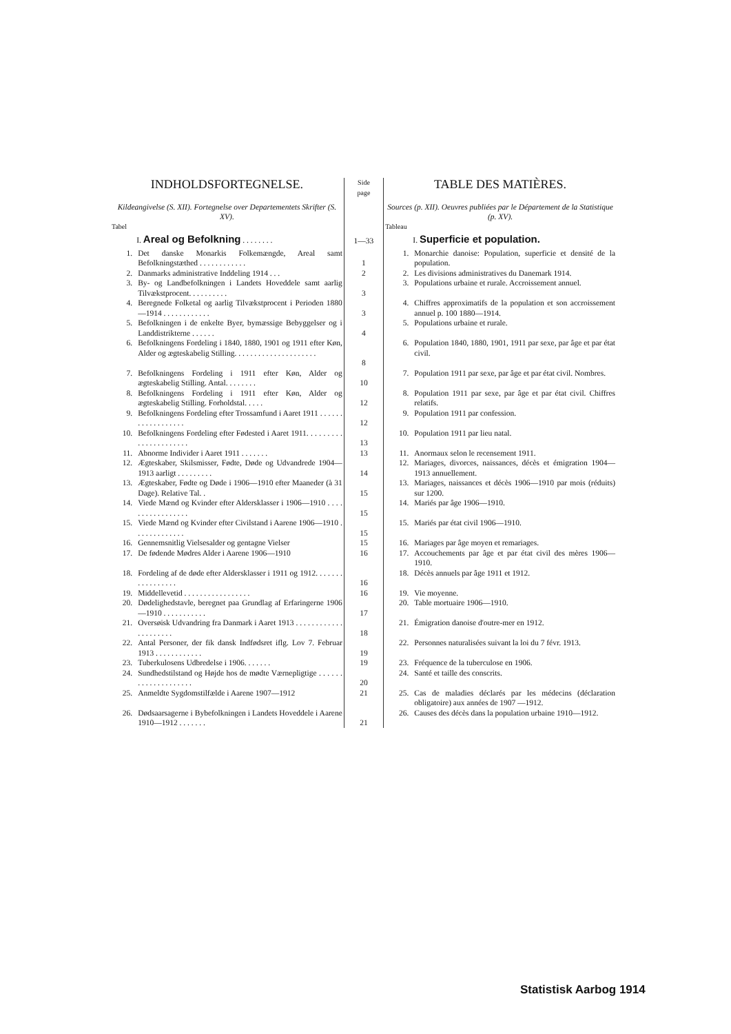| INDHOLDSFORTEGNELSE. | | Side page | TABLE DES MATIÈRES. | |
| --- | --- | --- | --- | --- |
| Kildeangivelse (S. XII). Fortegnelse over Departementets Skrifter (S. XV). Tabel | | | Sources (p. XII). Oeuvres publiées par le Département de la Statistique (p. XV). Tableau | |
| | I. Areal og Befolkning . . . . . . . . | 1—33 | | I. Superficie et population. |
| 1. | Det danske Monarkis Folkemængde, Areal samt Befolkningstæthed . . . . . . . . . . . . | 1 | 1. | Monarchie danoise: Population, superficie et densité de la population. |
| 2. | Danmarks administrative Inddeling 1914 . . . | 2 | 2. | Les divisions administratives du Danemark 1914. |
| 3. | By- og Landbefolkningen i Landets Hoveddele samt aarlig Tilvækstprocent. . . . . . . . . . | 3 | 3. | Populations urbaine et rurale. Accroissement annuel. |
| 4. | Beregnede Folketal og aarlig Tilvækstprocent i Perioden 1880—1914 . . . . . . . . . . . . | 3 | 4. | Chiffres approximatifs de la population et son accroissement annuel p. 100 1880—1914. |
| 5. | Befolkningen i de enkelte Byer, bymæssige Bebyggelser og i Landdistrikterne . . . . . . | 4 | 5. | Populations urbaine et rurale. |
| 6. | Befolkningens Fordeling i 1840, 1880, 1901 og 1911 efter Køn, Alder og ægteskabelig Stilling. . . . . . . . . . . . . . . . . . . . . | 8 | 6. | Population 1840, 1880, 1901, 1911 par sexe, par âge et par état civil. |
| 7. | Befolkningens Fordeling i 1911 efter Køn, Alder og ægteskabelig Stilling. Antal. . . . . . . . | 10 | 7. | Population 1911 par sexe, par âge et par état civil. Nombres. |
| 8. | Befolkningens Fordeling i 1911 efter Køn, Alder og ægteskabelig Stilling. Forholdstal. . . . . | 12 | 8. | Population 1911 par sexe, par âge et par état civil. Chiffres relatifs. |
| 9. | Befolkningens Fordeling efter Trossamfund i Aaret 1911 . . . . . . . . . . . . . . . . . . | 12 | 9. | Population 1911 par confession. |
| 10. | Befolkningens Fordeling efter Fødested i Aaret 1911. . . . . . . . . . . . . . . . . . . . . . | 13 | 10. | Population 1911 par lieu natal. |
| 11. | Abnorme Individer i Aaret 1911 . . . . . . . | 13 | 11. | Anormaux selon le recensement 1911. |
| 12. | Ægteskaber, Skilsmisser, Fødte, Døde og Udvandrede 1904—1913 aarligt . . . . . . . . . | 14 | 12. | Mariages, divorces, naissances, décès et émigration 1904—1913 annuellement. |
| 13. | Ægteskaber, Fødte og Døde i 1906—1910 efter Maaneder (à 31 Dage). Relative Tal. . | 15 | 13. | Mariages, naissances et décès 1906—1910 par mois (réduits) sur 1200. |
| 14. | Viede Mænd og Kvinder efter Aldersklasser i 1906—1910 . . . . . . . . . . . . . . . . . | 15 | 14. | Mariés par âge 1906—1910. |
| 15. | Viede Mænd og Kvinder efter Civilstand i Aarene 1906—1910 . . . . . . . . . . . . . | 15 | 15. | Mariés par état civil 1906—1910. |
| 16. | Gennemsnitlig Vielsesalder og gentagne Vielser | 15 | 16. | Mariages par âge moyen et remariages. |
| 17. | De fødende Mødres Alder i Aarene 1906—1910 | 16 | 17. | Accouchements par âge et par état civil des mères 1906—1910. |
| 18. | Fordeling af de døde efter Aldersklasser i 1911 og 1912. . . . . . . . . . . . . . . . . | 16 | 18. | Décès annuels par âge 1911 et 1912. |
| 19. | Middellevetid . . . . . . . . . . . . . . . . . | 16 | 19. | Vie moyenne. |
| 20. | Dødelighedstavle, beregnet paa Grundlag af Erfaringerne 1906—1910 . . . . . . . . . . . | 17 | 20. | Table mortuaire 1906—1910. |
| 21. | Oversøisk Udvandring fra Danmark i Aaret 1913 . . . . . . . . . . . . . . . . . . . . . | 18 | 21. | Émigration danoise d'outre-mer en 1912. |
| 22. | Antal Personer, der fik dansk Indfødsret iflg. Lov 7. Februar 1913 . . . . . . . . . . . . | 19 | 22. | Personnes naturalisées suivant la loi du 7 févr. 1913. |
| 23. | Tuberkulosens Udbredelse i 1906. . . . . . . | 19 | 23. | Fréquence de la tuberculose en 1906. |
| 24. | Sundhedstilstand og Højde hos de mødte Værnepligtige . . . . . . . . . . . . . . . . . . . . | 20 | 24. | Santé et taille des conscrits. |
| 25. | Anmeldte Sygdomstilfælde i Aarene 1907—1912 | 21 | 25. | Cas de maladies déclarés par les médecins (déclaration obligatoire) aux années de 1907 —1912. |
| 26. | Dødsaarsagerne i Bybefolkningen i Landets Hoveddele i Aarene 1910—1912 . . . . . . . | 21 | 26. | Causes des décès dans la population urbaine 1910—1912. |
Statistisk Aarbog 1914